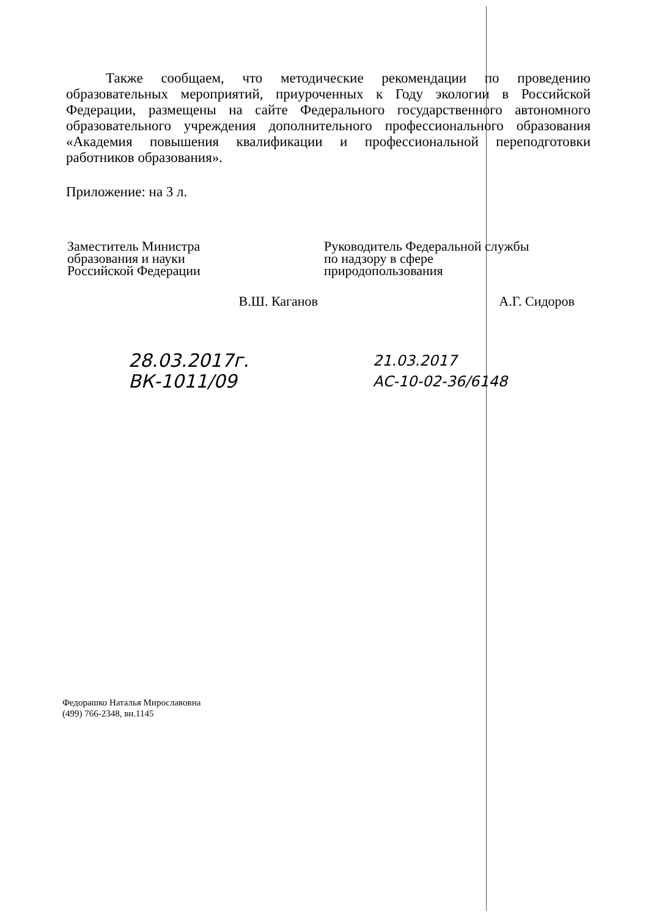Также сообщаем, что методические рекомендации по проведению образовательных мероприятий, приуроченных к Году экологии в Российской Федерации, размещены на сайте Федерального государственного автономного образовательного учреждения дополнительного профессионального образования «Академия повышения квалификации и профессиональной переподготовки работников образования».
Приложение: на 3 л.
Заместитель Министра
образования и науки
Российской Федерации
В.Ш. Каганов
28.03.2017г.
ВК-1011/09
Руководитель Федеральной службы
по надзору в сфере
природопользования
А.Г. Сидоров
21.03.2017
АС-10-02-36/6148
Федорашко Наталья Мирославовна
(499) 766-2348, вн.1145